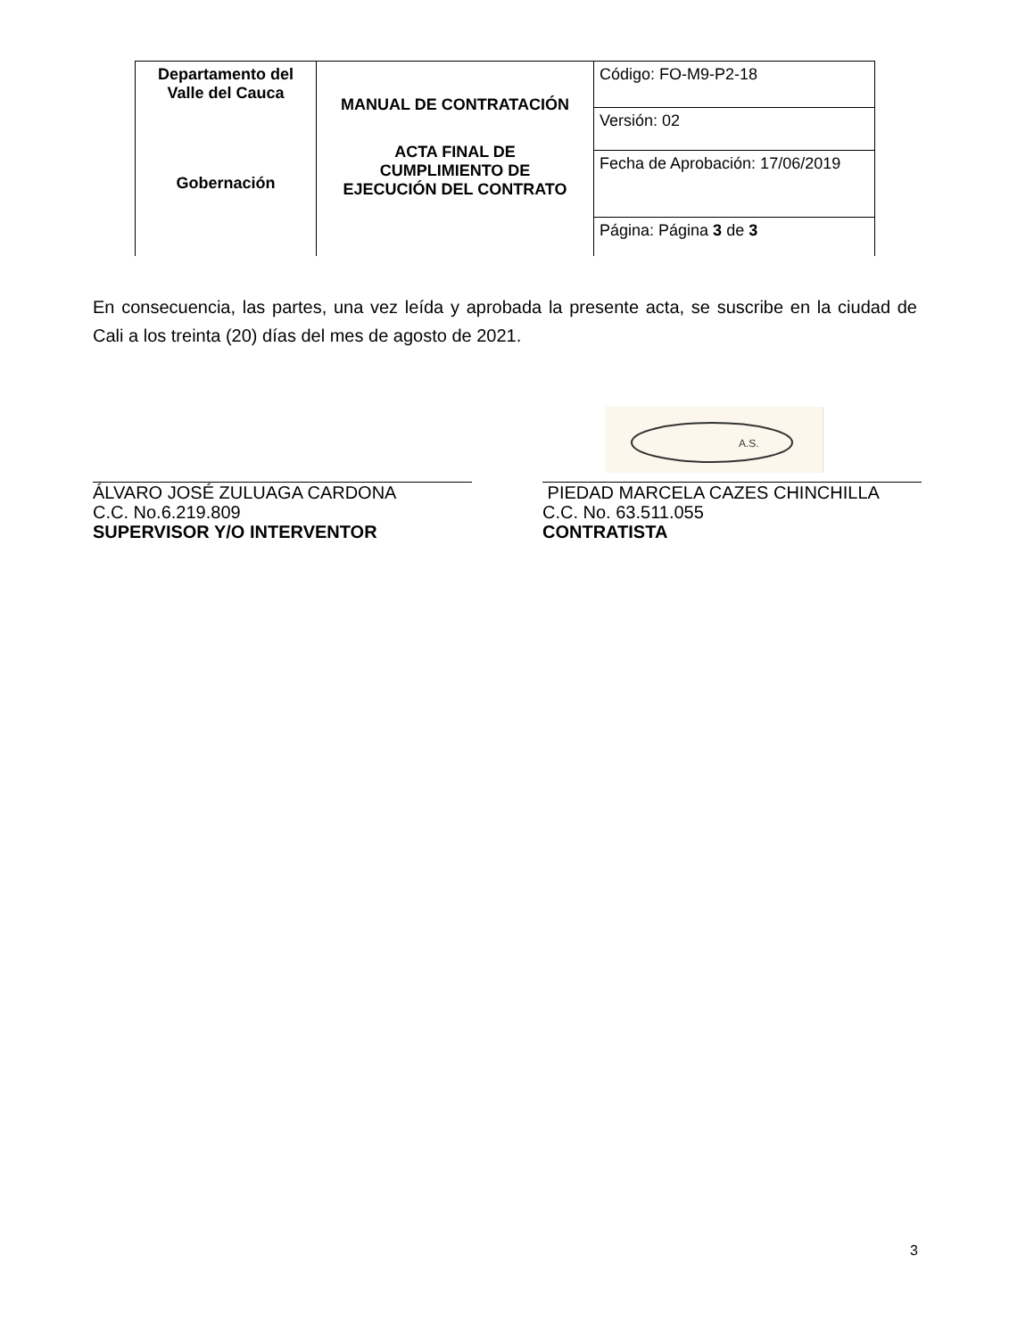| Departamento del Valle del Cauca Gobernación | MANUAL DE CONTRATACIÓN ACTA FINAL DE CUMPLIMIENTO DE EJECUCIÓN DEL CONTRATO | Código: FO-M9-P2-18 |
| | | Versión: 02 |
| | | Fecha de Aprobación: 17/06/2019 |
| | | Página: Página 3 de 3 |
En consecuencia, las partes, una vez leída y aprobada la presente acta, se suscribe en la ciudad de Cali a los treinta (20) días del mes de agosto de 2021.
A.S.
ÁLVARO JOSÉ ZULUAGA CARDONA
C.C. No.6.219.809
SUPERVISOR Y/O INTERVENTOR
PIEDAD MARCELA CAZES CHINCHILLA
C.C. No. 63.511.055
CONTRATISTA
3